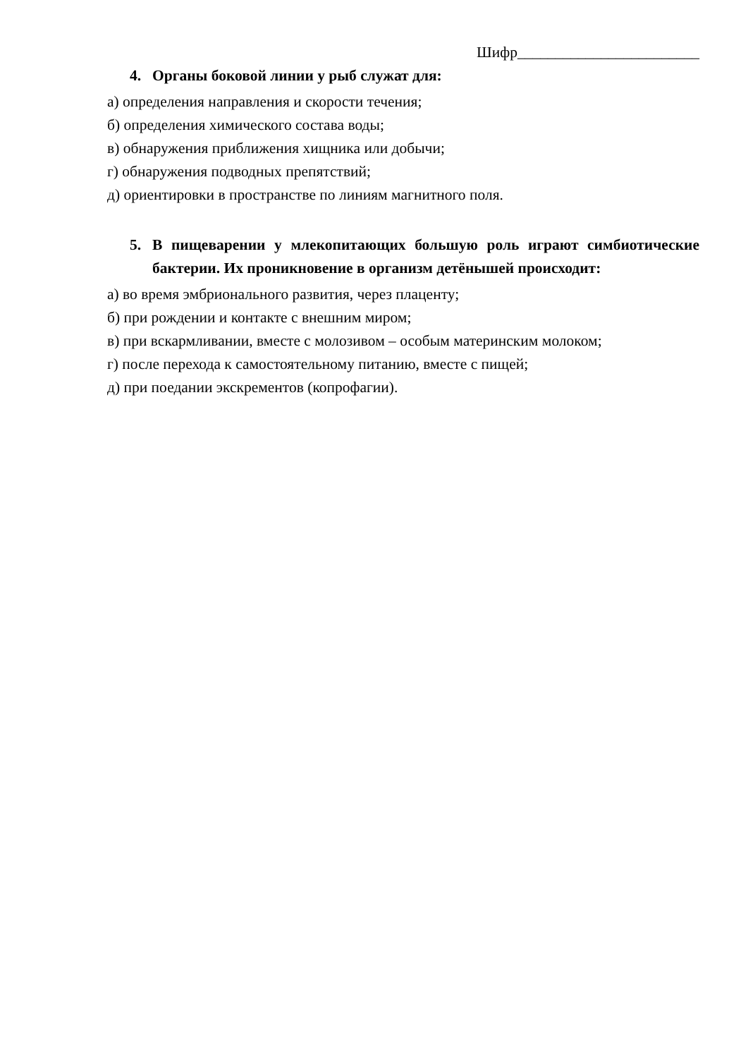Шифр________________________
4. Органы боковой линии у рыб служат для:
а) определения направления и скорости течения;
б) определения химического состава воды;
в) обнаружения приближения хищника или добычи;
г) обнаружения подводных препятствий;
д) ориентировки в пространстве по линиям магнитного поля.
5. В пищеварении у млекопитающих большую роль играют симбиотические бактерии. Их проникновение в организм детёнышей происходит:
а) во время эмбрионального развития, через плаценту;
б) при рождении и контакте с внешним миром;
в) при вскармливании, вместе с молозивом – особым материнским молоком;
г) после перехода к самостоятельному питанию, вместе с пищей;
д) при поедании экскрементов (копрофагии).